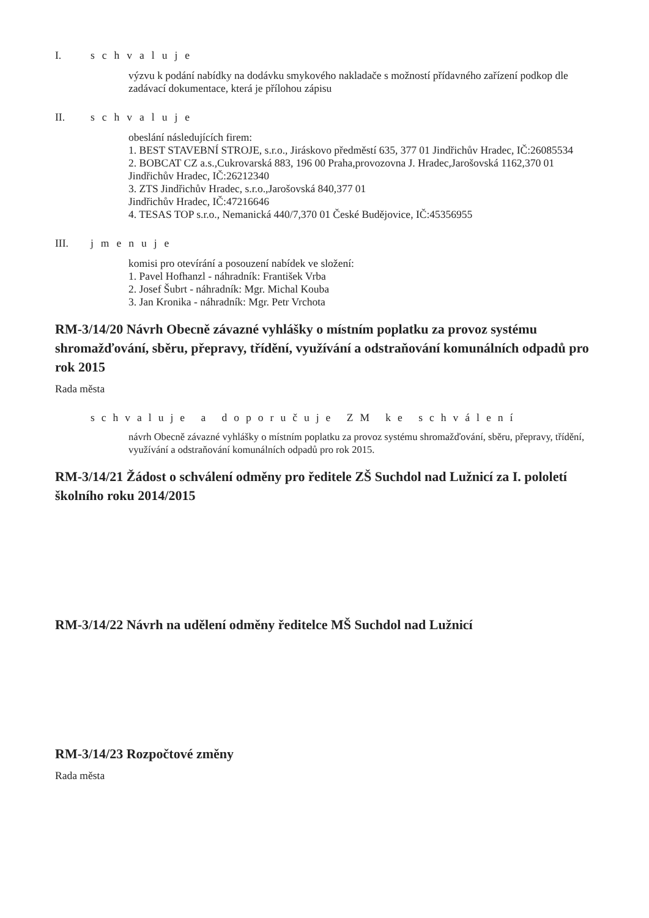I. schvaluje
výzvu k podání nabídky na dodávku smykového nakladače s možností přídavného zařízení podkop dle zadávací dokumentace, která je přílohou zápisu
II. schvaluje
obeslání následujících firem:
1. BEST STAVEBNÍ STROJE, s.r.o., Jiráskovo předměstí 635, 377 01 Jindřichův Hradec, IČ:26085534
2. BOBCAT CZ a.s.,Cukrovarská 883, 196 00 Praha,provozovna J. Hradec,Jarošovská 1162,370 01 Jindřichův Hradec, IČ:26212340
3. ZTS Jindřichův Hradec, s.r.o.,Jarošovská 840,377 01
Jindřichův Hradec, IČ:47216646
4. TESAS TOP s.r.o., Nemanická 440/7,370 01 České Budějovice, IČ:45356955
III. jmenuje
komisi pro otevírání a posouzení nabídek ve složení:
1. Pavel Hofhanzl - náhradník: František Vrba
2. Josef Šubrt - náhradník: Mgr. Michal Kouba
3. Jan Kronika - náhradník: Mgr. Petr Vrchota
RM-3/14/20 Návrh Obecně závazné vyhlášky o místním poplatku za provoz systému shromažďování, sběru, přepravy, třídění, využívání a odstraňování komunálních odpadů pro rok 2015
Rada města
schvaluje a doporučuje ZM ke schválení
návrh Obecně závazné vyhlášky o místním poplatku za provoz systému shromažďování, sběru, přepravy, třídění, využívání a odstraňování komunálních odpadů pro rok 2015.
RM-3/14/21 Žádost o schválení odměny pro ředitele ZŠ Suchdol nad Lužnicí za I. pololetí školního roku 2014/2015
RM-3/14/22 Návrh na udělení odměny ředitelce MŠ Suchdol nad Lužnicí
RM-3/14/23 Rozpočtové změny
Rada města